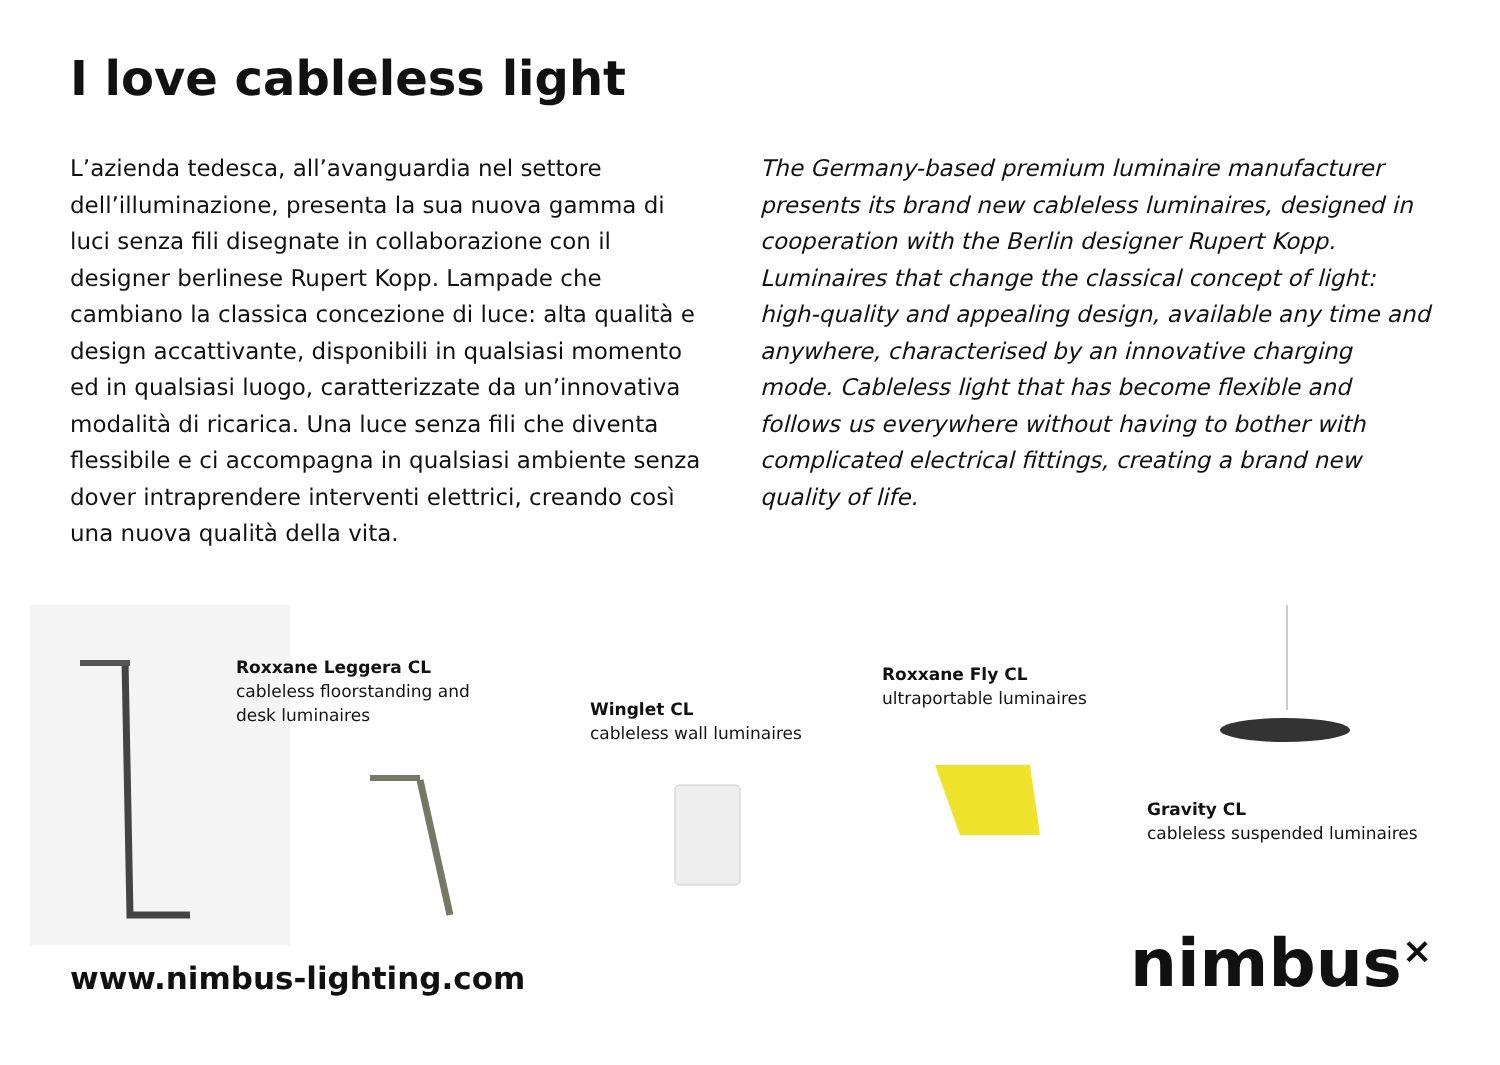I love cableless light
L’azienda tedesca, all’avanguardia nel settore dell’illuminazione, presenta la sua nuova gamma di luci senza fili disegnate in collaborazione con il designer berlinese Rupert Kopp. Lampade che cambiano la classica concezione di luce: alta qualità e design accattivante, disponibili in qualsiasi momento ed in qualsiasi luogo, caratterizzate da un’innovativa modalità di ricarica. Una luce senza fili che diventa flessibile e ci accompagna in qualsiasi ambiente senza dover intraprendere interventi elettrici, creando così una nuova qualità della vita.
The Germany-based premium luminaire manufacturer presents its brand new cableless luminaires, designed in cooperation with the Berlin designer Rupert Kopp. Luminaires that change the classical concept of light: high-quality and appealing design, available any time and anywhere, characterised by an innovative charging mode. Cableless light that has become flexible and follows us everywhere without having to bother with complicated electrical fittings, creating a brand new quality of life.
Roxxane Leggera CL
cableless floorstanding and
desk luminaires
Winglet CL
cableless wall luminaires
Roxxane Fly CL
ultraportable luminaires
Gravity CL
cableless suspended luminaires
www.nimbus-lighting.com nimbus<sup>×</sup>